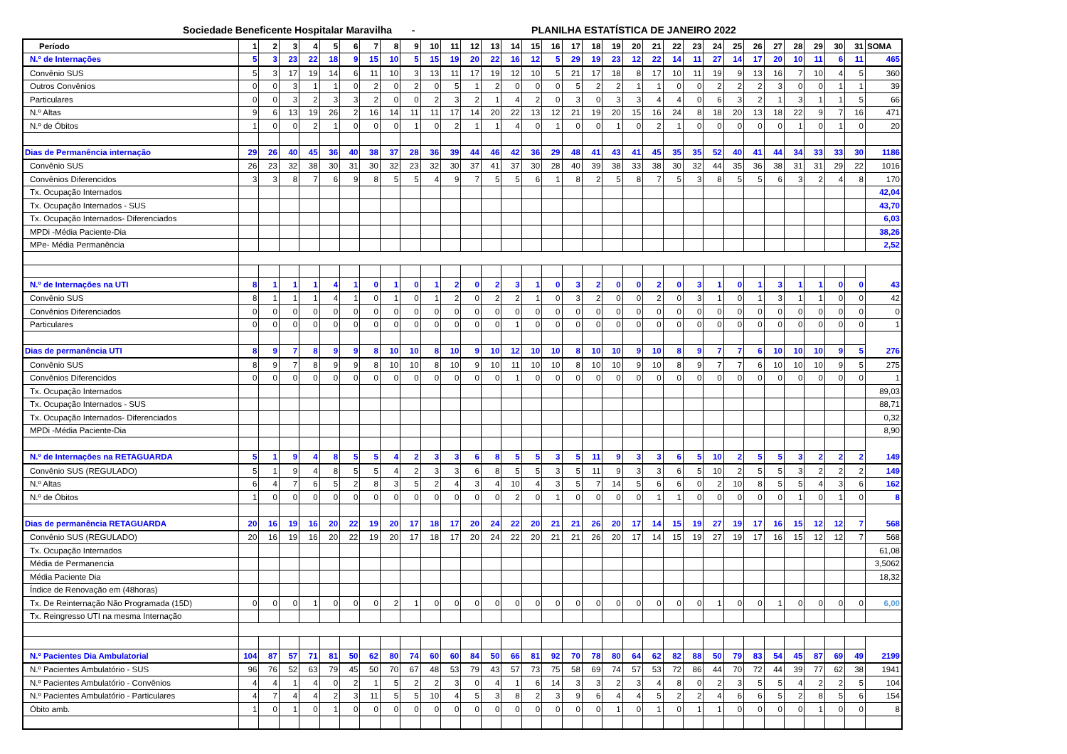Sociedade Beneficente Hospitalar Maravilha - PLANILHA ESTATÍSTICA DE JANEIRO 2022
| Período | 1 | 2 | 3 | 4 | 5 | 6 | 7 | 8 | 9 | 10 | 11 | 12 | 13 | 14 | 15 | 16 | 17 | 18 | 19 | 20 | 21 | 22 | 23 | 24 | 25 | 26 | 27 | 28 | 29 | 30 | 31 | SOMA |
| --- | --- | --- | --- | --- | --- | --- | --- | --- | --- | --- | --- | --- | --- | --- | --- | --- | --- | --- | --- | --- | --- | --- | --- | --- | --- | --- | --- | --- | --- | --- | --- | --- |
| N.º de Internações | 5 | 3 | 23 | 22 | 18 | 9 | 15 | 10 | 5 | 15 | 19 | 20 | 22 | 16 | 12 | 5 | 29 | 19 | 23 | 12 | 22 | 14 | 11 | 27 | 14 | 17 | 20 | 10 | 11 | 6 | 11 | 465 |
| Convênio SUS | 5 | 3 | 17 | 19 | 14 | 6 | 11 | 10 | 3 | 13 | 11 | 17 | 19 | 12 | 10 | 5 | 21 | 17 | 18 | 8 | 17 | 10 | 11 | 19 | 9 | 13 | 16 | 7 | 10 | 4 | 5 | 360 |
| Outros Convênios | 0 | 0 | 3 | 1 | 1 | 0 | 2 | 0 | 2 | 0 | 5 | 1 | 2 | 0 | 0 | 0 | 5 | 2 | 2 | 1 | 1 | 0 | 0 | 2 | 2 | 2 | 3 | 0 | 0 | 1 | 1 | 39 |
| Particulares | 0 | 0 | 3 | 2 | 3 | 3 | 2 | 0 | 0 | 2 | 3 | 2 | 1 | 4 | 2 | 0 | 3 | 0 | 3 | 3 | 4 | 4 | 0 | 6 | 3 | 2 | 1 | 3 | 1 | 1 | 5 | 66 |
| N.º Altas | 9 | 6 | 13 | 19 | 26 | 2 | 16 | 14 | 11 | 11 | 17 | 14 | 20 | 22 | 13 | 12 | 21 | 19 | 20 | 15 | 16 | 24 | 8 | 18 | 20 | 13 | 18 | 22 | 9 | 7 | 16 | 471 |
| N.º de Óbitos | 1 | 0 | 0 | 2 | 1 | 0 | 0 | 0 | 1 | 0 | 2 | 1 | 1 | 4 | 0 | 1 | 0 | 0 | 1 | 0 | 2 | 1 | 0 | 0 | 0 | 0 | 0 | 1 | 0 | 1 | 0 | 20 |
| Dias de Permanência internação | 29 | 26 | 40 | 45 | 36 | 40 | 38 | 37 | 28 | 36 | 39 | 44 | 46 | 42 | 36 | 29 | 48 | 41 | 43 | 41 | 45 | 35 | 35 | 52 | 40 | 41 | 44 | 34 | 33 | 33 | 30 | 1186 |
| Convênio SUS | 26 | 23 | 32 | 38 | 30 | 31 | 30 | 32 | 23 | 32 | 30 | 37 | 41 | 37 | 30 | 28 | 40 | 39 | 38 | 33 | 38 | 30 | 32 | 44 | 35 | 36 | 38 | 31 | 31 | 29 | 22 | 1016 |
| Convênios Diferencidos | 3 | 3 | 8 | 7 | 6 | 9 | 8 | 5 | 5 | 4 | 9 | 7 | 5 | 5 | 6 | 1 | 8 | 2 | 5 | 8 | 7 | 5 | 3 | 8 | 5 | 5 | 6 | 3 | 2 | 4 | 8 | 170 |
| Tx. Ocupação Internados | | | | | | | | | | | | | | | | | | | | | | | | | | | | | | | | 42,04 |
| Tx. Ocupação Internados - SUS | | | | | | | | | | | | | | | | | | | | | | | | | | | | | | | | 43,70 |
| Tx. Ocupação Internados- Diferenciados | | | | | | | | | | | | | | | | | | | | | | | | | | | | | | | | 6,03 |
| MPDi -Média Paciente-Dia | | | | | | | | | | | | | | | | | | | | | | | | | | | | | | | | 38,26 |
| MPe- Média Permanência | | | | | | | | | | | | | | | | | | | | | | | | | | | | | | | | 2,52 |
| N.º de Internações na UTI | 8 | 1 | 1 | 1 | 4 | 1 | 0 | 1 | 0 | 1 | 2 | 0 | 2 | 3 | 1 | 0 | 3 | 2 | 0 | 0 | 2 | 0 | 3 | 1 | 0 | 1 | 3 | 1 | 1 | 0 | 0 | 43 |
| Convênio SUS | 8 | 1 | 1 | 1 | 4 | 1 | 0 | 1 | 0 | 1 | 2 | 0 | 2 | 2 | 1 | 0 | 3 | 2 | 0 | 0 | 2 | 0 | 3 | 1 | 0 | 1 | 3 | 1 | 1 | 0 | 0 | 42 |
| Convênios Diferenciados | 0 | 0 | 0 | 0 | 0 | 0 | 0 | 0 | 0 | 0 | 0 | 0 | 0 | 0 | 0 | 0 | 0 | 0 | 0 | 0 | 0 | 0 | 0 | 0 | 0 | 0 | 0 | 0 | 0 | 0 | 0 | 0 |
| Particulares | 0 | 0 | 0 | 0 | 0 | 0 | 0 | 0 | 0 | 0 | 0 | 0 | 0 | 1 | 0 | 0 | 0 | 0 | 0 | 0 | 0 | 0 | 0 | 0 | 0 | 0 | 0 | 0 | 0 | 0 | 0 | 1 |
| Dias de permanência UTI | 8 | 9 | 7 | 8 | 9 | 9 | 8 | 10 | 10 | 8 | 10 | 9 | 10 | 12 | 10 | 10 | 8 | 10 | 10 | 9 | 10 | 8 | 9 | 7 | 7 | 6 | 10 | 10 | 10 | 9 | 5 | 276 |
| Convênio SUS | 8 | 9 | 7 | 8 | 9 | 9 | 8 | 10 | 10 | 8 | 10 | 9 | 10 | 11 | 10 | 10 | 8 | 10 | 10 | 9 | 10 | 8 | 9 | 7 | 7 | 6 | 10 | 10 | 10 | 9 | 5 | 275 |
| Convênios Diferencidos | 0 | 0 | 0 | 0 | 0 | 0 | 0 | 0 | 0 | 0 | 0 | 0 | 0 | 1 | 0 | 0 | 0 | 0 | 0 | 0 | 0 | 0 | 0 | 0 | 0 | 0 | 0 | 0 | 0 | 0 | 0 | 1 |
| Tx. Ocupação Internados | | | | | | | | | | | | | | | | | | | | | | | | | | | | | | | | 89,03 |
| Tx. Ocupação Internados - SUS | | | | | | | | | | | | | | | | | | | | | | | | | | | | | | | | 88,71 |
| Tx. Ocupação Internados- Diferenciados | | | | | | | | | | | | | | | | | | | | | | | | | | | | | | | | 0,32 |
| MPDi -Média Paciente-Dia | | | | | | | | | | | | | | | | | | | | | | | | | | | | | | | | 8,90 |
| N.º de Internações na RETAGUARDA | 5 | 1 | 9 | 4 | 8 | 5 | 5 | 4 | 2 | 3 | 3 | 6 | 8 | 5 | 5 | 3 | 5 | 11 | 9 | 3 | 3 | 6 | 5 | 10 | 2 | 5 | 5 | 3 | 2 | 2 | 2 | 149 |
| Convênio SUS (REGULADO) | 5 | 1 | 9 | 4 | 8 | 5 | 5 | 4 | 2 | 3 | 3 | 6 | 8 | 5 | 5 | 3 | 5 | 11 | 9 | 3 | 3 | 6 | 5 | 10 | 2 | 5 | 5 | 3 | 2 | 2 | 2 | 149 |
| N.º Altas | 6 | 4 | 7 | 6 | 5 | 2 | 8 | 3 | 5 | 2 | 4 | 3 | 4 | 10 | 4 | 3 | 5 | 7 | 14 | 5 | 6 | 6 | 0 | 2 | 10 | 8 | 5 | 5 | 4 | 3 | 6 | 162 |
| N.º de Óbitos | 1 | 0 | 0 | 0 | 0 | 0 | 0 | 0 | 0 | 0 | 0 | 0 | 0 | 2 | 0 | 1 | 0 | 0 | 0 | 0 | 1 | 1 | 0 | 0 | 0 | 0 | 0 | 1 | 0 | 1 | 0 | 8 |
| Dias de permanência RETAGUARDA | 20 | 16 | 19 | 16 | 20 | 22 | 19 | 20 | 17 | 18 | 17 | 20 | 24 | 22 | 20 | 21 | 21 | 26 | 20 | 17 | 14 | 15 | 19 | 27 | 19 | 17 | 16 | 15 | 12 | 12 | 7 | 568 |
| Convênio SUS (REGULADO) | 20 | 16 | 19 | 16 | 20 | 22 | 19 | 20 | 17 | 18 | 17 | 20 | 24 | 22 | 20 | 21 | 21 | 26 | 20 | 17 | 14 | 15 | 19 | 27 | 19 | 17 | 16 | 15 | 12 | 12 | 7 | 568 |
| Tx. Ocupação Internados | | | | | | | | | | | | | | | | | | | | | | | | | | | | | | | | 61,08 |
| Média de Permanencia | | | | | | | | | | | | | | | | | | | | | | | | | | | | | | | | 3,5062 |
| Média Paciente Dia | | | | | | | | | | | | | | | | | | | | | | | | | | | | | | | | 18,32 |
| Índice de Renovação em (48horas) | | | | | | | | | | | | | | | | | | | | | | | | | | | | | | | | |
| Tx. De Reinternação Não Programada (15D) | 0 | 0 | 0 | 1 | 0 | 0 | 0 | 2 | 1 | 0 | 0 | 0 | 0 | 0 | 0 | 0 | 0 | 0 | 0 | 0 | 0 | 0 | 0 | 1 | 0 | 0 | 1 | 0 | 0 | 0 | 0 | 6,00 |
| Tx. Reingresso UTI na mesma Internação | | | | | | | | | | | | | | | | | | | | | | | | | | | | | | | | |
| N.º Pacientes Dia Ambulatorial | 104 | 87 | 57 | 71 | 81 | 50 | 62 | 80 | 74 | 60 | 60 | 84 | 50 | 66 | 81 | 92 | 70 | 78 | 80 | 64 | 62 | 82 | 88 | 50 | 79 | 83 | 54 | 45 | 87 | 69 | 49 | 2199 |
| N.º Pacientes Ambulatório - SUS | 96 | 76 | 52 | 63 | 79 | 45 | 50 | 70 | 67 | 48 | 53 | 79 | 43 | 57 | 73 | 75 | 58 | 69 | 74 | 57 | 53 | 72 | 86 | 44 | 70 | 72 | 44 | 39 | 77 | 62 | 38 | 1941 |
| N.º Pacientes Ambulatório - Convênios | 4 | 4 | 1 | 4 | 0 | 2 | 1 | 5 | 2 | 2 | 3 | 0 | 4 | 1 | 6 | 14 | 3 | 3 | 2 | 3 | 4 | 8 | 0 | 2 | 3 | 5 | 5 | 4 | 2 | 2 | 5 | 104 |
| N.º Pacientes Ambulatório - Particulares | 4 | 7 | 4 | 4 | 2 | 3 | 11 | 5 | 5 | 10 | 4 | 5 | 3 | 8 | 2 | 3 | 9 | 6 | 4 | 4 | 5 | 2 | 2 | 4 | 6 | 6 | 5 | 2 | 8 | 5 | 6 | 154 |
| Óbito amb. | 1 | 0 | 1 | 0 | 1 | 0 | 0 | 0 | 0 | 0 | 0 | 0 | 0 | 0 | 0 | 0 | 0 | 0 | 1 | 0 | 1 | 0 | 1 | 1 | 0 | 0 | 0 | 0 | 1 | 0 | 0 | 8 |